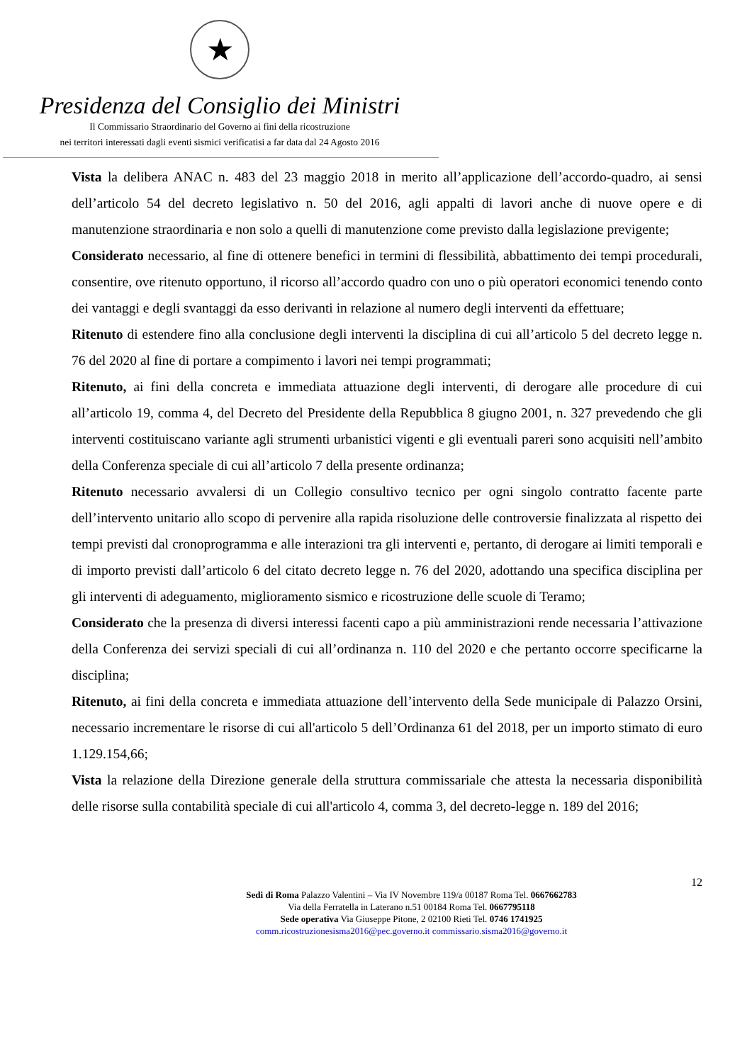★
Presidenza del Consiglio dei Ministri
Il Commissario Straordinario del Governo ai fini della ricostruzione
nei territori interessati dagli eventi sismici verificatisi a far data dal 24 Agosto 2016
Vista la delibera ANAC n. 483 del 23 maggio 2018 in merito all’applicazione dell’accordo-quadro, ai sensi dell’articolo 54 del decreto legislativo n. 50 del 2016, agli appalti di lavori anche di nuove opere e di manutenzione straordinaria e non solo a quelli di manutenzione come previsto dalla legislazione previgente;
Considerato necessario, al fine di ottenere benefici in termini di flessibilità, abbattimento dei tempi procedurali, consentire, ove ritenuto opportuno, il ricorso all’accordo quadro con uno o più operatori economici tenendo conto dei vantaggi e degli svantaggi da esso derivanti in relazione al numero degli interventi da effettuare;
Ritenuto di estendere fino alla conclusione degli interventi la disciplina di cui all’articolo 5 del decreto legge n. 76 del 2020 al fine di portare a compimento i lavori nei tempi programmati;
Ritenuto, ai fini della concreta e immediata attuazione degli interventi, di derogare alle procedure di cui all’articolo 19, comma 4, del Decreto del Presidente della Repubblica 8 giugno 2001, n. 327 prevedendo che gli interventi costituiscano variante agli strumenti urbanistici vigenti e gli eventuali pareri sono acquisiti nell’ambito della Conferenza speciale di cui all’articolo 7 della presente ordinanza;
Ritenuto necessario avvalersi di un Collegio consultivo tecnico per ogni singolo contratto facente parte dell’intervento unitario allo scopo di pervenire alla rapida risoluzione delle controversie finalizzata al rispetto dei tempi previsti dal cronoprogramma e alle interazioni tra gli interventi e, pertanto, di derogare ai limiti temporali e di importo previsti dall’articolo 6 del citato decreto legge n. 76 del 2020, adottando una specifica disciplina per gli interventi di adeguamento, miglioramento sismico e ricostruzione delle scuole di Teramo;
Considerato che la presenza di diversi interessi facenti capo a più amministrazioni rende necessaria l’attivazione della Conferenza dei servizi speciali di cui all’ordinanza n. 110 del 2020 e che pertanto occorre specificarne la disciplina;
Ritenuto, ai fini della concreta e immediata attuazione dell’intervento della Sede municipale di Palazzo Orsini, necessario incrementare le risorse di cui all'articolo 5 dell’Ordinanza 61 del 2018, per un importo stimato di euro 1.129.154,66;
Vista la relazione della Direzione generale della struttura commissariale che attesta la necessaria disponibilità delle risorse sulla contabilità speciale di cui all'articolo 4, comma 3, del decreto-legge n. 189 del 2016;
12
Sedi di Roma Palazzo Valentini – Via IV Novembre 119/a 00187 Roma Tel. 0667662783
Via della Ferratella in Laterano n.51 00184 Roma Tel. 0667795118
Sede operativa Via Giuseppe Pitone, 2 02100 Rieti Tel. 0746 1741925
comm.ricostruzionesisma2016@pec.governo.it commissario.sisma2016@governo.it